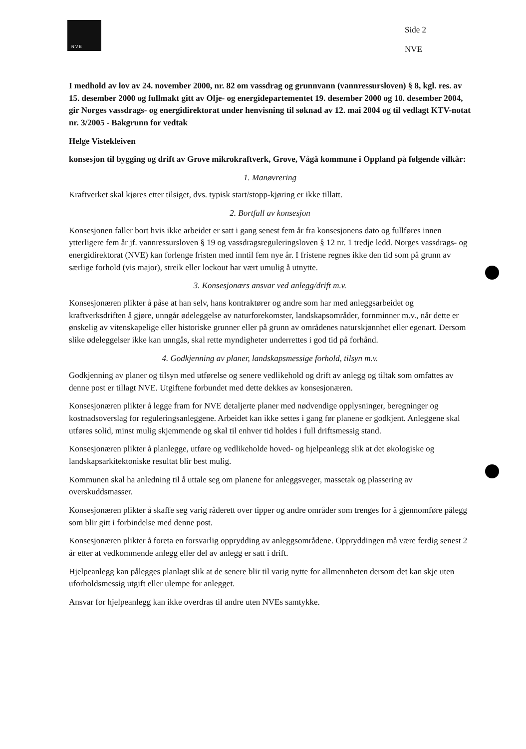N V E
Side 2
NVE
I medhold av lov av 24. november 2000, nr. 82 om vassdrag og grunnvann (vannressursloven) § 8, kgl. res. av 15. desember 2000 og fullmakt gitt av Olje- og energidepartementet 19. desember 2000 og 10. desember 2004, gir Norges vassdrags- og energidirektorat under henvisning til søknad av 12. mai 2004 og til vedlagt KTV-notat nr. 3/2005 - Bakgrunn for vedtak
Helge Vistekleiven
konsesjon til bygging og drift av Grove mikrokraftverk, Grove, Vågå kommune i Oppland på følgende vilkår:
1. Manøvrering
Kraftverket skal kjøres etter tilsiget, dvs. typisk start/stopp-kjøring er ikke tillatt.
2. Bortfall av konsesjon
Konsesjonen faller bort hvis ikke arbeidet er satt i gang senest fem år fra konsesjonens dato og fullføres innen ytterligere fem år jf. vannressursloven § 19 og vassdragsreguleringsloven § 12 nr. 1 tredje ledd. Norges vassdrags- og energidirektorat (NVE) kan forlenge fristen med inntil fem nye år. I fristene regnes ikke den tid som på grunn av særlige forhold (vis major), streik eller lockout har vært umulig å utnytte.
3. Konsesjonærs ansvar ved anlegg/drift m.v.
Konsesjonæren plikter å påse at han selv, hans kontraktører og andre som har med anleggsarbeidet og kraftverksdriften å gjøre, unngår ødeleggelse av naturforekomster, landskapsområder, fornminner m.v., når dette er ønskelig av vitenskapelige eller historiske grunner eller på grunn av områdenes naturskjønnhet eller egenart. Dersom slike ødeleggelser ikke kan unngås, skal rette myndigheter underrettes i god tid på forhånd.
4. Godkjenning av planer, landskapsmessige forhold, tilsyn m.v.
Godkjenning av planer og tilsyn med utførelse og senere vedlikehold og drift av anlegg og tiltak som omfattes av denne post er tillagt NVE. Utgiftene forbundet med dette dekkes av konsesjonæren.
Konsesjonæren plikter å legge fram for NVE detaljerte planer med nødvendige opplysninger, beregninger og kostnadsoverslag for reguleringsanleggene. Arbeidet kan ikke settes i gang før planene er godkjent. Anleggene skal utføres solid, minst mulig skjemmende og skal til enhver tid holdes i full driftsmessig stand.
Konsesjonæren plikter å planlegge, utføre og vedlikeholde hoved- og hjelpeanlegg slik at det økologiske og landskapsarkitektoniske resultat blir best mulig.
Kommunen skal ha anledning til å uttale seg om planene for anleggsveger, massetak og plassering av overskuddsmasser.
Konsesjonæren plikter å skaffe seg varig råderett over tipper og andre områder som trenges for å gjennomføre pålegg som blir gitt i forbindelse med denne post.
Konsesjonæren plikter å foreta en forsvarlig opprydding av anleggsområdene. Oppryddingen må være ferdig senest 2 år etter at vedkommende anlegg eller del av anlegg er satt i drift.
Hjelpeanlegg kan pålegges planlagt slik at de senere blir til varig nytte for allmennheten dersom det kan skje uten uforholdsmessig utgift eller ulempe for anlegget.
Ansvar for hjelpeanlegg kan ikke overdras til andre uten NVEs samtykke.